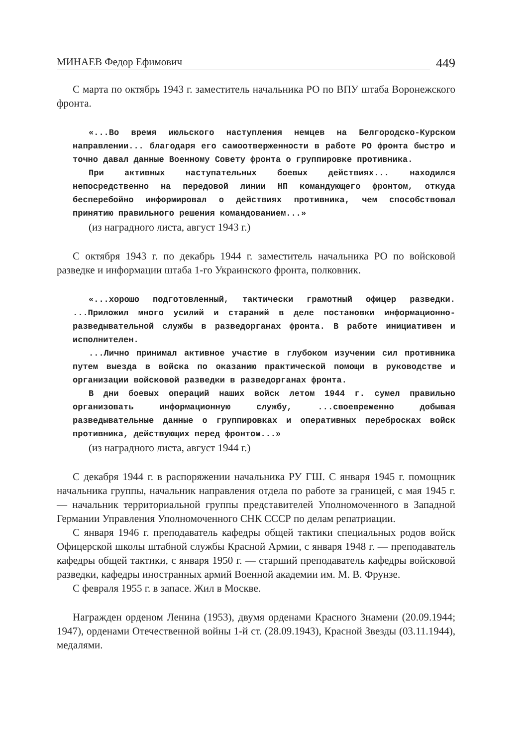МИНАЕВ Федор Ефимович 449
С марта по октябрь 1943 г. заместитель начальника РО по ВПУ штаба Воронежского фронта.
«...Во время июльского наступления немцев на Белгородско-Курском направлении... благодаря его самоотверженности в работе РО фронта быстро и точно давал данные Военному Совету фронта о группировке противника.
При активных наступательных боевых действиях... находился непосредственно на передовой линии НП командующего фронтом, откуда бесперебойно информировал о действиях противника, чем способствовал принятию правильного решения командованием...»
(из наградного листа, август 1943 г.)
С октября 1943 г. по декабрь 1944 г. заместитель начальника РО по войсковой разведке и информации штаба 1-го Украинского фронта, полковник.
«...хорошо подготовленный, тактически грамотный офицер разведки. ...Приложил много усилий и стараний в деле постановки информационно-разведывательной службы в разведорганах фронта. В работе инициативен и исполнителен.
...Лично принимал активное участие в глубоком изучении сил противника путем выезда в войска по оказанию практической помощи в руководстве и организации войсковой разведки в разведорганах фронта.
В дни боевых операций наших войск летом 1944 г. сумел правильно организовать информационную службу, ...своевременно добывая разведывательные данные о группировках и оперативных переброcках войск противника, действующих перед фронтом...»
(из наградного листа, август 1944 г.)
С декабря 1944 г. в распоряжении начальника РУ ГШ. С января 1945 г. помощник начальника группы, начальник направления отдела по работе за границей, с мая 1945 г. — начальник территориальной группы представителей Уполномоченного в Западной Германии Управления Уполномоченного СНК СССР по делам репатриации.
С января 1946 г. преподаватель кафедры общей тактики специальных родов войск Офицерской школы штабной службы Красной Армии, с января 1948 г. — преподаватель кафедры общей тактики, с января 1950 г. — старший преподаватель кафедры войсковой разведки, кафедры иностранных армий Военной академии им. М. В. Фрунзе.
С февраля 1955 г. в запасе. Жил в Москве.
Награжден орденом Ленина (1953), двумя орденами Красного Знамени (20.09.1944; 1947), орденами Отечественной войны 1-й ст. (28.09.1943), Красной Звезды (03.11.1944), медалями.